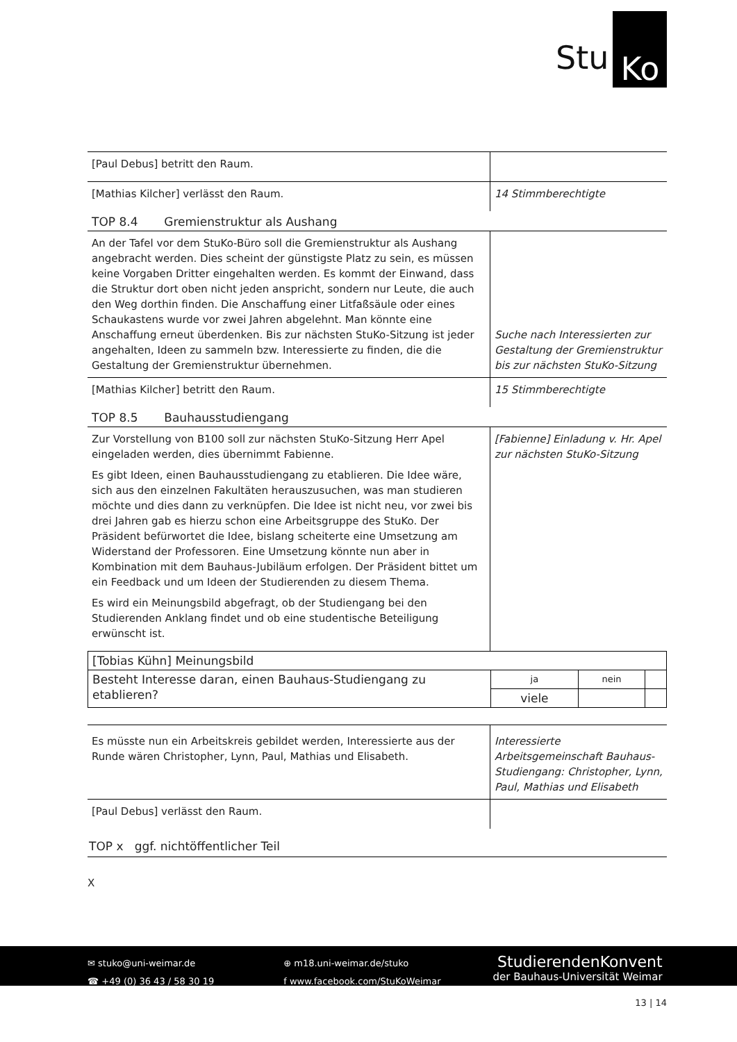Stu Ko
| [Paul Debus] betritt den Raum. | |
| [Mathias Kilcher] verlässt den Raum. | 14 Stimmberechtigte |
TOP 8.4 Gremienstruktur als Aushang
| An der Tafel vor dem StuKo-Büro soll die Gremienstruktur als Aushang angebracht werden. Dies scheint der günstigste Platz zu sein, es müssen keine Vorgaben Dritter eingehalten werden. Es kommt der Einwand, dass die Struktur dort oben nicht jeden anspricht, sondern nur Leute, die auch den Weg dorthin finden. Die Anschaffung einer Litfaßsäule oder eines Schaukastens wurde vor zwei Jahren abgelehnt. Man könnte eine Anschaffung erneut überdenken. Bis zur nächsten StuKo-Sitzung ist jeder angehalten, Ideen zu sammeln bzw. Interessierte zu finden, die die Gestaltung der Gremienstruktur übernehmen. | Suche nach Interessierten zur Gestaltung der Gremienstruktur bis zur nächsten StuKo-Sitzung |
| [Mathias Kilcher] betritt den Raum. | 15 Stimmberechtigte |
TOP 8.5 Bauhausstudiengang
| Zur Vorstellung von B100 soll zur nächsten StuKo-Sitzung Herr Apel eingeladen werden, dies übernimmt Fabienne. Es gibt Ideen, einen Bauhausstudiengang zu etablieren. Die Idee wäre, sich aus den einzelnen Fakultäten herauszusuchen, was man studieren möchte und dies dann zu verknüpfen. Die Idee ist nicht neu, vor zwei bis drei Jahren gab es hierzu schon eine Arbeitsgruppe des StuKo. Der Präsident befürwortet die Idee, bislang scheiterte eine Umsetzung am Widerstand der Professoren. Eine Umsetzung könnte nun aber in Kombination mit dem Bauhaus-Jubiläum erfolgen. Der Präsident bittet um ein Feedback und um Ideen der Studierenden zu diesem Thema. Es wird ein Meinungsbild abgefragt, ob der Studiengang bei den Studierenden Anklang findet und ob eine studentische Beteiligung erwünscht ist. | [Fabienne] Einladung v. Hr. Apel zur nächsten StuKo-Sitzung |
| [Tobias Kühn] Meinungsbild | | | |
| Besteht Interesse daran, einen Bauhaus-Studiengang zu etablieren? | ja | nein | |
| | viele | | |
| Es müsste nun ein Arbeitskreis gebildet werden, Interessierte aus der Runde wären Christopher, Lynn, Paul, Mathias und Elisabeth. | Interessierte Arbeitsgemeinschaft Bauhaus-Studiengang: Christopher, Lynn, Paul, Mathias und Elisabeth |
| [Paul Debus] verlässt den Raum. | |
TOP x ggf. nichtöffentlicher Teil
X
✉ stuko@uni-weimar.de
☎ +49 (0) 36 43 / 58 30 19
⊕ m18.uni-weimar.de/stuko
f www.facebook.com/StuKoWeimar
StudierendenKonvent
der Bauhaus-Universität Weimar
13 | 14